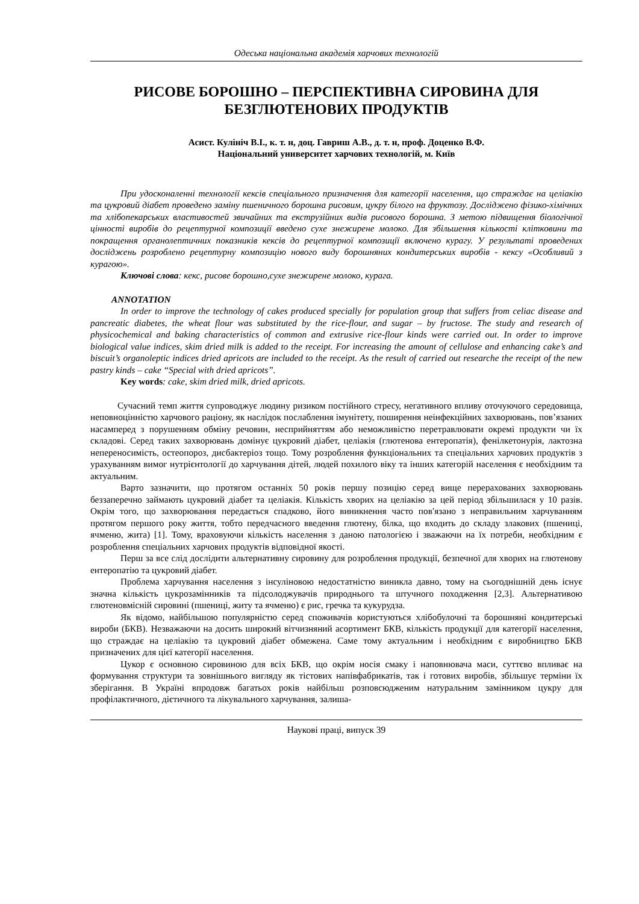Одеська національна академія харчових технологій
РИСОВЕ БОРОШНО – ПЕРСПЕКТИВНА СИРОВИНА ДЛЯ
БЕЗГЛЮТЕНОВИХ ПРОДУКТІВ
Асист. Кулініч В.І., к. т. н, доц. Гавриш А.В., д. т. н, проф. Доценко В.Ф.
Національний университет харчових технологій, м. Київ
При удосконаленні технології кексів спеціального призначення для категорії населення, що страждає на целіакію та цукровий діабет проведено заміну пшеничного борошна рисовим, цукру білого на фруктозу. Досліджено фізико-хімічних та хлібопекарських властивостей звичайних та екструзійних видів рисового борошна. З метою підвищення біологічної цінності виробів до рецептурної композиції введено сухе знежирене молоко. Для збільшення кількості клітковини та покращення органолептичних показників кексів до рецептурної композиції включено курагу. У результаті проведених досліджень розроблено рецептурну композицію нового виду борошняних кондитерських виробів - кексу «Особливий з курагою».
Ключові слова: кекс, рисове борошно,сухе знежирене молоко, курага.
ANNOTATION
In order to improve the technology of cakes produced specially for population group that suffers from celiac disease and pancreatic diabetes, the wheat flour was substituted by the rice-flour, and sugar – by fructose. The study and research of physicochemical and baking characteristics of common and extrusive rice-flour kinds were carried out. In order to improve biological value indices, skim dried milk is added to the receipt. For increasing the amount of cellulose and enhancing cake’s and biscuit’s organoleptic indices dried apricots are included to the receipt. As the result of carried out researche the receipt of the new pastry kinds – cake “Special with dried apricots”.
Key words: cake, skim dried milk, dried apricots.
Сучасний темп життя супроводжує людину ризиком постійного стресу, негативного впливу оточуючого середовища, неповноцінністю харчового раціону, як наслідок послаблення імунітету, поширення неінфекційних захворювань, пов’язаних насамперед з порушенням обміну речовин, несприйняттям або неможливістю перетравлювати окремі продукти чи їх складові. Серед таких захворювань домінує цукровий діабет, целіакія (глютенова ентеропатія), фенілкетонурія, лактозна непереносимість, остеопороз, дисбактеріоз тощо. Тому розроблення функціональних та спеціальних харчових продуктів з урахуванням вимог нутрієнтології до харчування дітей, людей похилого віку та інших категорій населення є необхідним та актуальним.
Варто зазначити, що протягом останніх 50 років першу позицію серед вище перерахованих захворювань беззаперечно займають цукровий діабет та целіакія. Кількість хворих на целіакію за цей період збільшилася у 10 разів. Окрім того, що захворювання передається спадково, його виникнення часто пов′язано з неправильним харчуванням протягом першого року життя, тобто передчасного введення глютену, білка, що входить до складу злакових (пшениці, ячменю, жита) [1]. Тому, враховуючи кількість населення з даною патологією і зважаючи на їх потреби, необхідним є розроблення спеціальних харчових продуктів відповідної якості.
Перш за все слід дослідити альтернативну сировину для розроблення продукції, безпечної для хворих на глютенову ентеропатію та цукровий діабет.
Проблема харчування населення з інсуліновою недостатністю виникла давно, тому на сьогоднішній день існує значна кількість цукрозамінників та підсолоджувачів природнього та штучного походження [2,3]. Альтернативою глютеновмісній сировині (пшениці, житу та ячменю) є рис, гречка та кукурудза.
Як відомо, найбільшою популярністю серед споживачів користуються хлібобулочні та борошняні кондитерські вироби (БКВ). Незважаючи на досить широкий вітчизняний асортимент БКВ, кількість продукції для категорії населення, що страждає на целіакію та цукровий діабет обмежена. Саме тому актуальним і необхідним є виробництво БКВ призначених для цієї категорії населення.
Цукор є основною сировиною для всіх БКВ, що окрім носія смаку і наповнювача маси, суттєво впливає на формування структури та зовнішнього вигляду як тістових напівфабрикатів, так і готових виробів, збільшує терміни їх зберігання. В Україні впродовж багатьох років найбільш розповсюдженим натуральним замінником цукру для профілактичного, дієтичного та лікувального харчування, залиша-
Наукові праці, випуск 39